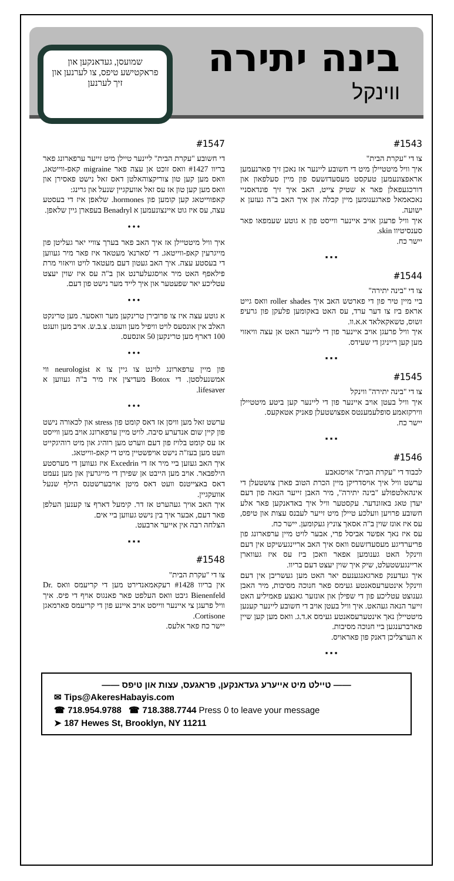בינה יתירה
ווינקל
שמועסן, געדאנקען און פראקטישע טיפס, צו לערנען און זיך לערנען
#1543
צו די "עקרת הבית"
איך וויל מיטטיילן מיט די חשובע ליינער אז נאכן זיך פארנעמען אראפצונעמען טעקסט מעסעדזשעס פון מיין סעלפאון און דורכגעפאלן פאר א שטיק צייט, האב איך זיך פונדאסניי נאכאמאל פארגענומען מיין קבלה און איך האב ב"ה געזען א ישועה.
איך וויל פרעגן אויב איינער ווייסט פון א גוטע שעמפאו פאר סענסיטיוו skin.
יישר כח.
▪ ▪ ▪
#1544
צו די "בינה יתירה"
ביי מיין טיר פון די פארטש האב איך roller shades וואס גייט אראפ ביז צו דער ערד, עס האט באקומען פלעקן פון גרעיפ זשוס, טשאקאלאד א.א.וו.
איך וויל פרעגן אויב איינער פון די ליינער האט אן עצה וויאזוי מען קען רייניגן די שעידס.
▪ ▪ ▪
#1545
צו די "בינה יתירה" ווינקל
איך וויל בעטן אויב איינער פון די ליינער קען ביטע מיטטיילן ווירקזאמע סופלעמענטס אפצושטעלן פאניק אטאקעס.
יישר כח.
▪ ▪ ▪
#1546
לכבוד די "עקרת הבית" אויסגאבע
ערשט וויל איך אויסדריקן מיין הכרת הטוב פארן צושטעלן די אינהאלטפולע "בינה יתירה", מיר האבן זייער הנאה פון דעם יעדן טאג באזונדער. עקסטער וויל איך באדאנקען פאר אלע חשובע פרויען וועלכע טיילן מיט זייער לעבנס עצות און טיפס, עס איז אונז שוין ב"ה אסאך צוניץ געקומען. יישר כח.
עס איז נאך אפשר אביסל פרי, אבער לויט מיין ערפארונג פון פריערדיגע מעסעדזשעס וואס איך האב אריינגעשיקט אין דעם ווינקל האט גענומען אפאר וואכן ביז עס איז געווארן אריינגעשטעלט, שיק איך שוין יעצט דעם בריוו.
איך געדענק פארגאנגענעם יאר האט מען געשריבן אין דעם ווינקל אינטערעסאנטע געימס פאר חנוכה מסיבות, מיר האבן גענוצט עטליכע פון די שפילן און אונזער גאנצע פאמיליע האט זייער הנאה געהאט. איך וויל בעטן אויב די חשובע ליינער קענען מיטטיילן נאך אינטערעסאנטע געימס א.ד.ג. וואס מען קען שיין פארברענגען ביי חנוכה מסיבות.
א הערצליכן דאנק פון פאראויס.
▪ ▪ ▪
#1547
די חשובע "עקרת הבית" ליינער טיילן מיט זייער ערפארונג פאר בריוו #1427 וואס זוכט אן עצה פאר migraine קאפ-ווייטאג, וואס מען קען טון צוריקצוהאלטן דאס זאל נישט פאסירן און וואס מען קען טון אז עס זאל אוועקגיין שנעל און גרינג:
קאפווייטאג קען קומען פון hormones. שלאפן איז די בעסטע עצה, עס איז גוט איינצונעמען א Benadryl בעפארן גיין שלאפן.
• • •
איך וויל מיטטיילן אז איך האב פאר בערך צוויי יאר געליטן פון מייגרעין קאפ-ווייטאג. די 'סארנא' מעטאד איז פאר מיר געווען די בעסטע עצה. איך האב געטון דעם מעטאד לויט וויאזוי מרת פילאפף האט מיר אויסגעלערנט און ב"ה עס איז שוין יעצט עטליכע יאר שפעטער און איך לייד מער נישט פון דעם.
• • •
א גוטע עצה איז צו פרובירן טרינקען מער וואסער. מען טרינקט האלב אין אונסעס לויט וויפיל מען וועגט. צ.ב.ש. אויב מען וועגט 100 דארף מען טרינקען 50 אונסעס.
• • •
פון מיין ערפארונג לוינט צו גיין צו א neurologist ווי אמשנעלסטן. די Botox מעדיצין איז מיר ב"ה געווען א lifesaver.
• • •
ערשט זאל מען וויסן אז דאס קומט פון stress און לכאורה נישט פון קיין שום אנדערע סיבה. לויט מיין ערפארונג אויב מען ווייסט אז עס קומט בלויז פון דעם ווערט מען רוהיג און מיט רוהיגקייט וועט מען בעז"ה נישט אויפשטיין מיט די קאפ-ווייטאג.
איך האב געזען ביי מיר אז די Excedrin איז געווען די מערסטע הילפבאר. אויב מען הייבט אן שפירן די מייגרעין און מען נעמט דאס באצייטנס וועט דאס מיטן אויבערשטנס הילף שנעל אוועקגיין.
איך האב אויך געהערט אז דר. קימעל דארף צו קענען העלפן פאר דעם, אבער איך בין נישט געווען ביי אים.
הצלחה רבה אין אייער ארבעט.
▪ ▪ ▪
#1548
צו די "עקרת הבית"
אין בריוו #1428 רעקאמאנדירט מען די קריעמס וואס Dr. Bienenfeld גיבט וואס העלפט פאר פאנגוס אויף די פיס. איך וויל פרעגן צי איינער ווייסט אויב איינע פון די קריעמס פארמאגן Cortisone.
יישר כח פאר אלעס.
—— טיילט מיט אייערע געדאנקען, פראגעס, עצות און טיפס ——
✉ Tips@AkeresHabayis.com
☎ 718.954.9788 ☎ 718.388.7744 Press 0 to leave your message
➤ 187 Hewes St, Brooklyn, NY 11211